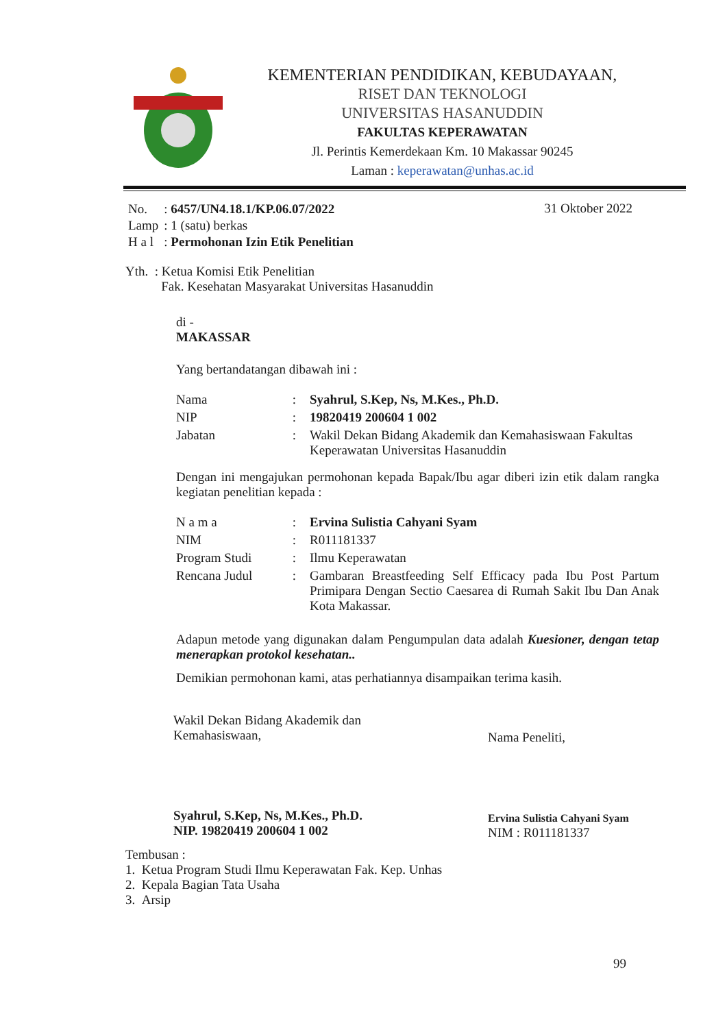KEMENTERIAN PENDIDIKAN, KEBUDAYAAN,
RISET DAN TEKNOLOGI
UNIVERSITAS HASANUDDIN
FAKULTAS KEPERAWATAN
Jl. Perintis Kemerdekaan Km. 10 Makassar 90245
Laman : keperawatan@unhas.ac.id
31 Oktober 2022
| No. | : 6457/UN4.18.1/KP.06.07/2022 |
| Lamp | : 1 (satu) berkas |
| H a l | : Permohonan Izin Etik Penelitian |
Yth. : Ketua Komisi Etik Penelitian
Fak. Kesehatan Masyarakat Universitas Hasanuddin
di -
MAKASSAR
Yang bertandatangan dibawah ini :
| Nama | : | Syahrul, S.Kep, Ns, M.Kes., Ph.D. |
| NIP | : | 19820419 200604 1 002 |
| Jabatan | : | Wakil Dekan Bidang Akademik dan Kemahasiswaan Fakultas Keperawatan Universitas Hasanuddin |
Dengan ini mengajukan permohonan kepada Bapak/Ibu agar diberi izin etik dalam rangka kegiatan penelitian kepada :
| N a m a | : | Ervina Sulistia Cahyani Syam |
| NIM | : | R011181337 |
| Program Studi | : | Ilmu Keperawatan |
| Rencana Judul | : | Gambaran Breastfeeding Self Efficacy pada Ibu Post Partum Primipara Dengan Sectio Caesarea di Rumah Sakit Ibu Dan Anak Kota Makassar. |
Adapun metode yang digunakan dalam Pengumpulan data adalah Kuesioner, dengan tetap menerapkan protokol kesehatan..
Demikian permohonan kami, atas perhatiannya disampaikan terima kasih.
Wakil Dekan Bidang Akademik dan
Kemahasiswaan,
Syahrul, S.Kep, Ns, M.Kes., Ph.D.
NIP. 19820419 200604 1 002
Nama Peneliti,
Ervina Sulistia Cahyani Syam
NIM : R011181337
Tembusan :
1. Ketua Program Studi Ilmu Keperawatan Fak. Kep. Unhas
2. Kepala Bagian Tata Usaha
3. Arsip
99